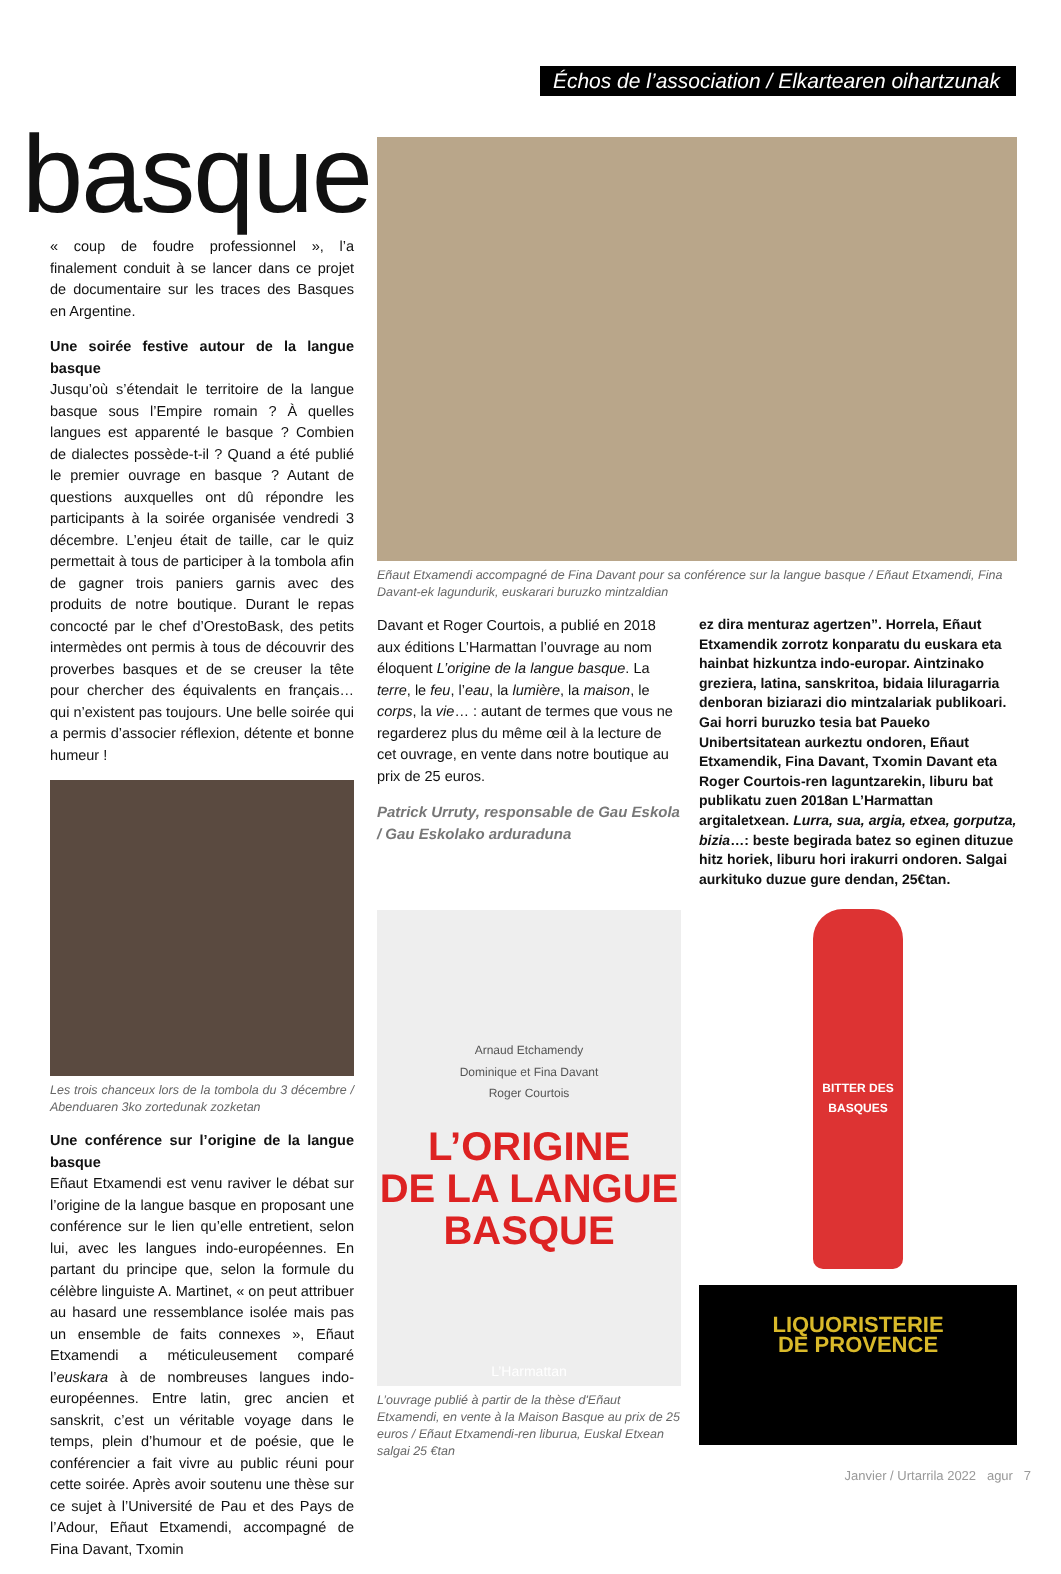Échos de l’association / Elkartearen oihartzunak
basque
« coup de foudre professionnel », l’a finalement conduit à se lancer dans ce projet de documentaire sur les traces des Basques en Argentine.
Une soirée festive autour de la langue basque
Jusqu’où s’étendait le territoire de la langue basque sous l’Empire romain ? À quelles langues est apparenté le basque ? Combien de dialectes possède-t-il ? Quand a été publié le premier ouvrage en basque ? Autant de questions auxquelles ont dû répondre les participants à la soirée organisée vendredi 3 décembre. L’enjeu était de taille, car le quiz permettait à tous de participer à la tombola afin de gagner trois paniers garnis avec des produits de notre boutique. Durant le repas concocté par le chef d’OrestoBask, des petits intermèdes ont permis à tous de découvrir des proverbes basques et de se creuser la tête pour chercher des équivalents en français… qui n’existent pas toujours. Une belle soirée qui a permis d’associer réflexion, détente et bonne humeur !
Les trois chanceux lors de la tombola du 3 décembre / Abenduaren 3ko zortedunak zozketan
Une conférence sur l’origine de la langue basque
Eñaut Etxamendi est venu raviver le débat sur l’origine de la langue basque en proposant une conférence sur le lien qu’elle entretient, selon lui, avec les langues indo-européennes. En partant du principe que, selon la formule du célèbre linguiste A. Martinet, « on peut attribuer au hasard une ressemblance isolée mais pas un ensemble de faits connexes », Eñaut Etxamendi a méticuleusement comparé l’euskara à de nombreuses langues indo-européennes. Entre latin, grec ancien et sanskrit, c’est un véritable voyage dans le temps, plein d’humour et de poésie, que le conférencier a fait vivre au public réuni pour cette soirée. Après avoir soutenu une thèse sur ce sujet à l’Université de Pau et des Pays de l’Adour, Eñaut Etxamendi, accompagné de Fina Davant, Txomin
Eñaut Etxamendi accompagné de Fina Davant pour sa conférence sur la langue basque / Eñaut Etxamendi, Fina Davant-ek lagundurik, euskarari buruzko mintzaldian
Davant et Roger Courtois, a publié en 2018 aux éditions L’Harmattan l’ouvrage au nom éloquent L’origine de la langue basque. La terre, le feu, l’eau, la lumière, la maison, le corps, la vie… : autant de termes que vous ne regarderez plus du même œil à la lecture de cet ouvrage, en vente dans notre boutique au prix de 25 euros.
Patrick Urruty, responsable de Gau Eskola / Gau Eskolako arduraduna
Arnaud Etchamendy
Dominique et Fina Davant
Roger Courtois
L’ORIGINE
DE LA LANGUE
BASQUE
L’Harmattan
L’ouvrage publié à partir de la thèse d'Eñaut Etxamendi, en vente à la Maison Basque au prix de 25 euros / Eñaut Etxamendi-ren liburua, Euskal Etxean salgai 25 €tan
ez dira menturaz agertzen”. Horrela, Eñaut Etxamendik zorrotz konparatu du euskara eta hainbat hizkuntza indo-europar. Aintzinako greziera, latina, sanskritoa, bidaia liluragarria denboran biziarazi dio mintzalariak publikoari. Gai horri buruzko tesia bat Paueko Unibertsitatean aurkeztu ondoren, Eñaut Etxamendik, Fina Davant, Txomin Davant eta Roger Courtois-ren laguntzarekin, liburu bat publikatu zuen 2018an L’Harmattan argitaletxean. Lurra, sua, argia, etxea, gorputza, bizia…: beste begirada batez so eginen dituzue hitz horiek, liburu hori irakurri ondoren. Salgai aurkituko duzue gure dendan, 25€tan.
BITTER DES BASQUES
LIQUORISTERIE
DE PROVENCE
Janvier / Urtarrila 2022 agur 7